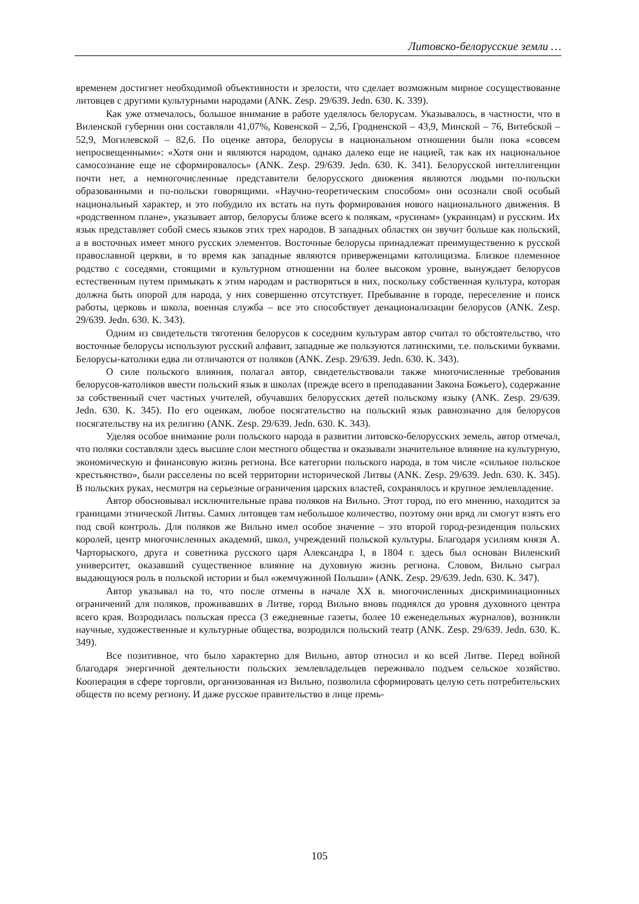Литовско-белорусские земли …
временем достигнет необходимой объективности и зрелости, что сделает возможным мирное сосуществование литовцев с другими культурными народами (ANK. Zesp. 29/639. Jedn. 630. K. 339).
Как уже отмечалось, большое внимание в работе уделялось белорусам. Указывалось, в частности, что в Виленской губернии они составляли 41,07%, Ковенской – 2,56, Гродненской – 43,9, Минской – 76, Витебской – 52,9, Могилевской – 82,6. По оценке автора, белорусы в национальном отношении были пока «совсем непросвещенными»: «Хотя они и являются народом, однако далеко еще не нацией, так как их национальное самосознание еще не сформировалось» (ANK. Zesp. 29/639. Jedn. 630. K. 341). Белорусской интеллигенции почти нет, а немногочисленные представители белорусского движения являются людьми по-польски образованными и по-польски говорящими. «Научно-теоретическим способом» они осознали свой особый национальный характер, и это побудило их встать на путь формирования нового национального движения. В «родственном плане», указывает автор, белорусы ближе всего к полякам, «русинам» (украинцам) и русским. Их язык представляет собой смесь языков этих трех народов. В западных областях он звучит больше как польский, а в восточных имеет много русских элементов. Восточные белорусы принадлежат преимущественно к русской православной церкви, в то время как западные являются приверженцами католицизма. Близкое племенное родство с соседями, стоящими в культурном отношении на более высоком уровне, вынуждает белорусов естественным путем примыкать к этим народам и растворяться в них, поскольку собственная культура, которая должна быть опорой для народа, у них совершенно отсутствует. Пребывание в городе, переселение и поиск работы, церковь и школа, военная служба – все это способствует денационализации белорусов (ANK. Zesp. 29/639. Jedn. 630. K. 343).
Одним из свидетельств тяготения белорусов к соседним культурам автор считал то обстоятельство, что восточные белорусы используют русский алфавит, западные же пользуются латинскими, т.е. польскими буквами. Белорусы-католики едва ли отличаются от поляков (ANK. Zesp. 29/639. Jedn. 630. K. 343).
О силе польского влияния, полагал автор, свидетельствовали также многочисленные требования белорусов-католиков ввести польский язык в школах (прежде всего в преподавании Закона Божьего), содержание за собственный счет частных учителей, обучавших белорусских детей польскому языку (ANK. Zesp. 29/639. Jedn. 630. K. 345). По его оценкам, любое посягательство на польский язык равнозначно для белорусов посягательству на их религию (ANK. Zesp. 29/639. Jedn. 630. K. 343).
Уделяя особое внимание роли польского народа в развитии литовско-белорусских земель, автор отмечал, что поляки составляли здесь высшие слои местного общества и оказывали значительное влияние на культурную, экономическую и финансовую жизнь региона. Все категории польского народа, в том числе «сильное польское крестьянство», были расселены по всей территории исторической Литвы (ANK. Zesp. 29/639. Jedn. 630. K. 345). В польских руках, несмотря на серьезные ограничения царских властей, сохранялось и крупное землевладение.
Автор обосновывал исключительные права поляков на Вильно. Этот город, по его мнению, находится за границами этнической Литвы. Самих литовцев там небольшое количество, поэтому они вряд ли смогут взять его под свой контроль. Для поляков же Вильно имел особое значение – это второй город-резиденция польских королей, центр многочисленных академий, школ, учреждений польской культуры. Благодаря усилиям князя А. Чарторыского, друга и советника русского царя Александра I, в 1804 г. здесь был основан Виленский университет, оказавший существенное влияние на духовную жизнь региона. Словом, Вильно сыграл выдающуюся роль в польской истории и был «жемчужиной Польши» (ANK. Zesp. 29/639. Jedn. 630. K. 347).
Автор указывал на то, что после отмены в начале XX в. многочисленных дискриминационных ограничений для поляков, проживавших в Литве, город Вильно вновь поднялся до уровня духовного центра всего края. Возродилась польская пресса (3 ежедневные газеты, более 10 еженедельных журналов), возникли научные, художественные и культурные общества, возродился польский театр (ANK. Zesp. 29/639. Jedn. 630. K. 349).
Все позитивное, что было характерно для Вильно, автор относил и ко всей Литве. Перед войной благодаря энергичной деятельности польских землевладельцев переживало подъем сельское хозяйство. Кооперация в сфере торговли, организованная из Вильно, позволила сформировать целую сеть потребительских обществ по всему региону. И даже русское правительство в лице премь-
105